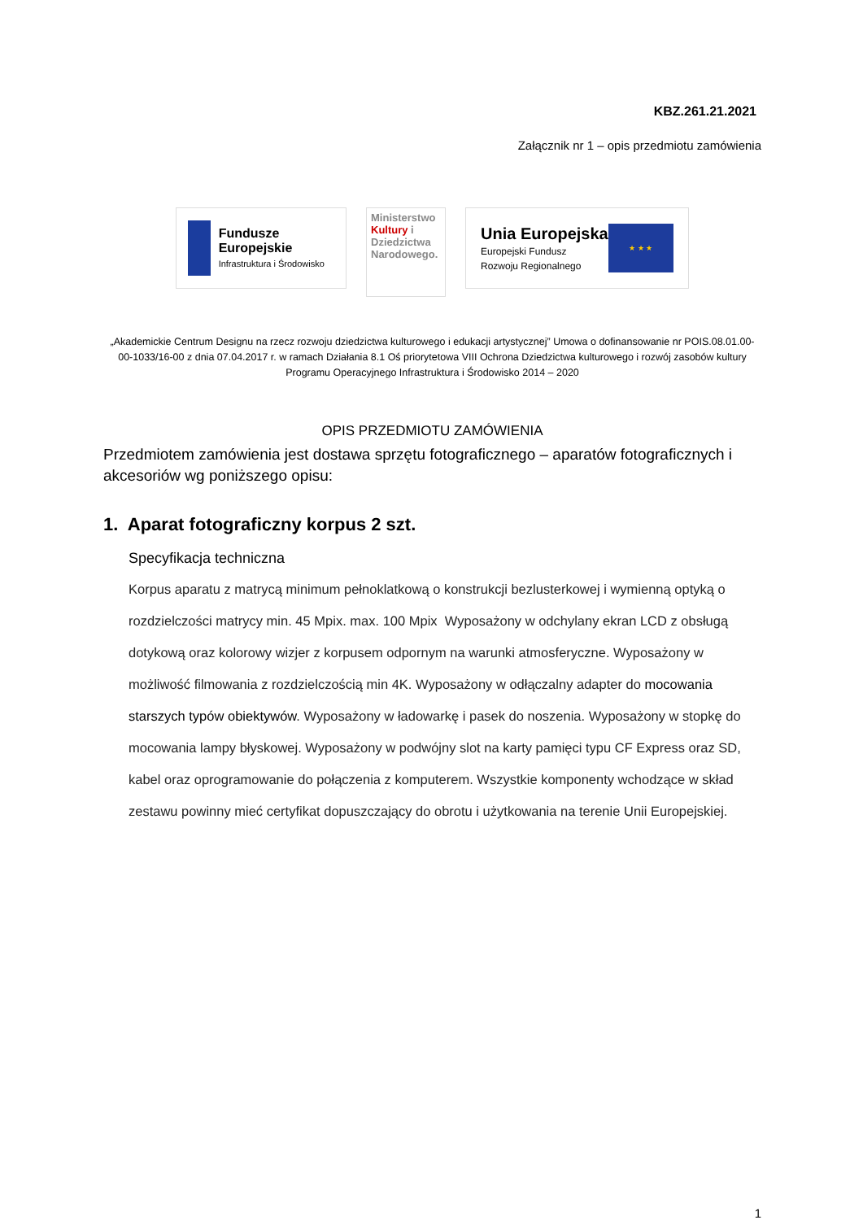KBZ.261.21.2021
Załącznik nr 1 – opis przedmiotu zamówienia
Fundusze Europejskie
Infrastruktura i Środowisko
Ministerstwo Kultury i Dziedzictwa Narodowego.
Unia Europejska
Europejski Fundusz
Rozwoju Regionalnego
★ ★ ★
„Akademickie Centrum Designu na rzecz rozwoju dziedzictwa kulturowego i edukacji artystycznej” Umowa o dofinansowanie nr POIS.08.01.00-00-1033/16-00 z dnia 07.04.2017 r. w ramach Działania 8.1 Oś priorytetowa VIII Ochrona Dziedzictwa kulturowego i rozwój zasobów kultury Programu Operacyjnego Infrastruktura i Środowisko 2014 – 2020
OPIS PRZEDMIOTU ZAMÓWIENIA
Przedmiotem zamówienia jest dostawa sprzętu fotograficznego – aparatów fotograficznych i akcesoriów wg poniższego opisu:
1. Aparat fotograficzny korpus 2 szt.
Specyfikacja techniczna
Korpus aparatu z matrycą minimum pełnoklatkową o konstrukcji bezlusterkowej i wymienną optyką o rozdzielczości matrycy min. 45 Mpix. max. 100 Mpix Wyposażony w odchylany ekran LCD z obsługą dotykową oraz kolorowy wizjer z korpusem odpornym na warunki atmosferyczne. Wyposażony w możliwość filmowania z rozdzielczością min 4K. Wyposażony w odłączalny adapter do mocowania starszych typów obiektywów. Wyposażony w ładowarkę i pasek do noszenia. Wyposażony w stopkę do mocowania lampy błyskowej. Wyposażony w podwójny slot na karty pamięci typu CF Express oraz SD, kabel oraz oprogramowanie do połączenia z komputerem. Wszystkie komponenty wchodzące w skład zestawu powinny mieć certyfikat dopuszczający do obrotu i użytkowania na terenie Unii Europejskiej.
1